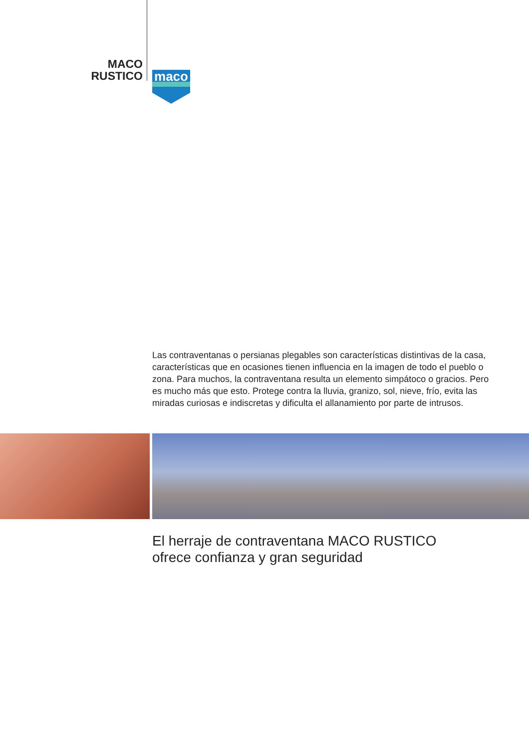MACO
RUSTICO
maco
Las contraventanas o persianas plegables son características distintivas de la casa, características que en ocasiones tienen influencia en la imagen de todo el pueblo o zona. Para muchos, la contraventana resulta un elemento simpátoco o gracios. Pero es mucho más que esto. Protege contra la lluvia, granizo, sol, nieve, frío, evita las miradas curiosas e indiscretas y dificulta el allanamiento por parte de intrusos.
El herraje de contraventana MACO RUSTICO
ofrece confianza y gran seguridad